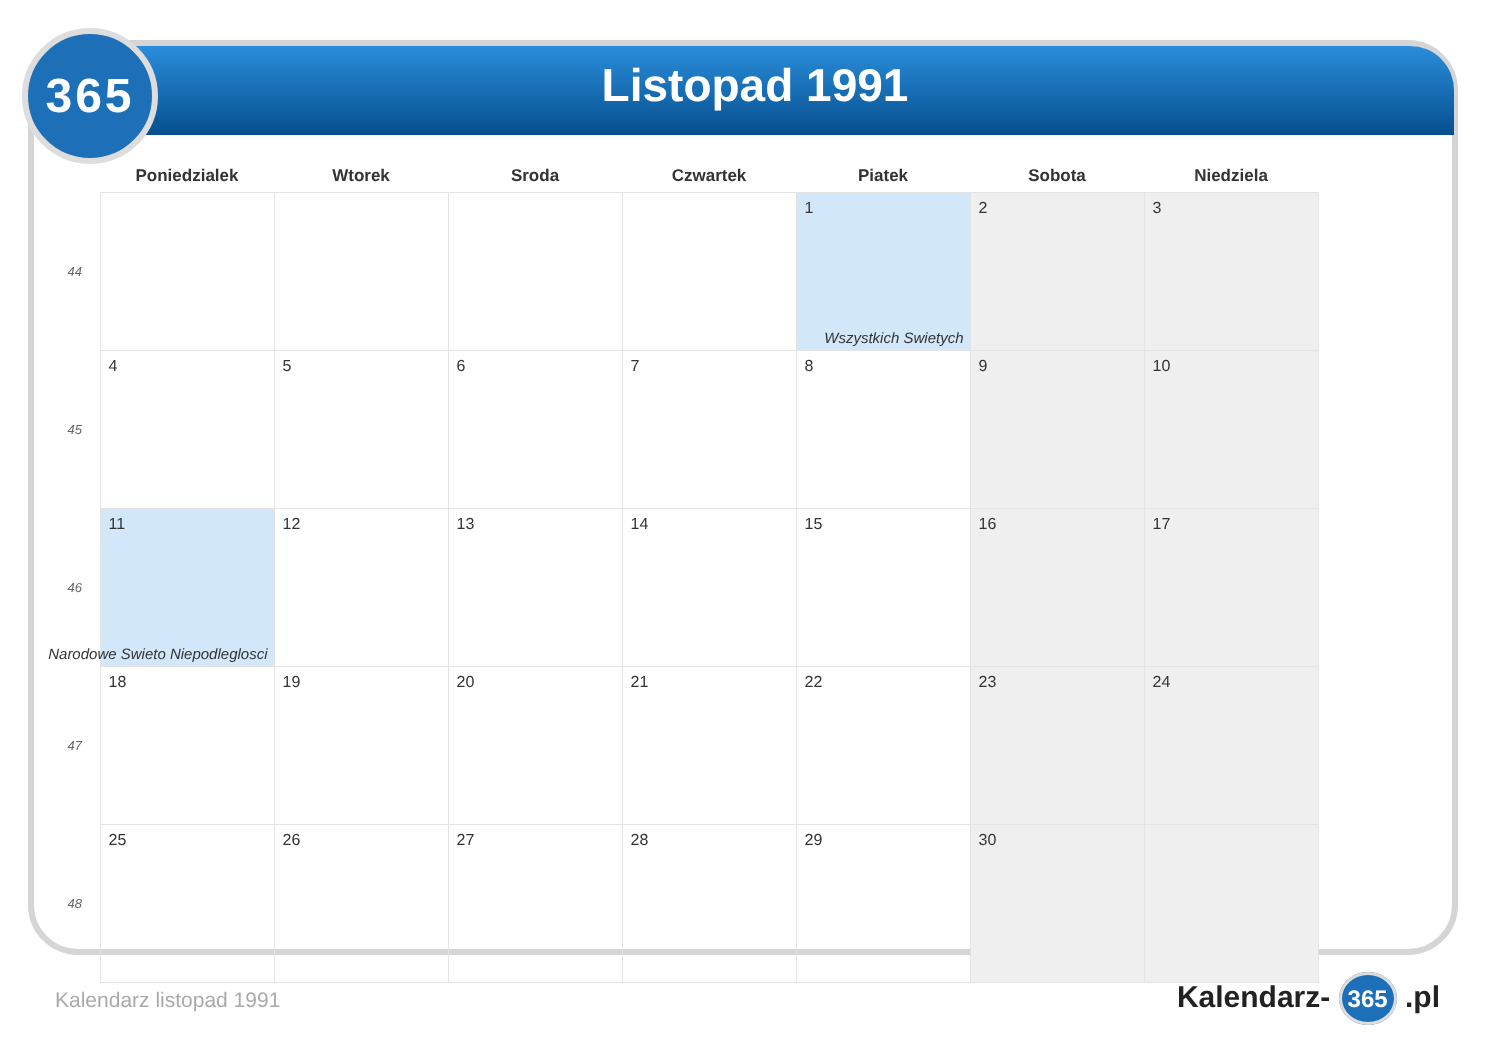365
Listopad 1991
| | Poniedzialek | Wtorek | Sroda | Czwartek | Piatek | Sobota | Niedziela |
| --- | --- | --- | --- | --- | --- | --- | --- |
| 44 | | | | | 1 Wszystkich Swietych | 2 | 3 |
| 45 | 4 | 5 | 6 | 7 | 8 | 9 | 10 |
| 46 | 11 Narodowe Swieto Niepodleglosci | 12 | 13 | 14 | 15 | 16 | 17 |
| 47 | 18 | 19 | 20 | 21 | 22 | 23 | 24 |
| 48 | 25 | 26 | 27 | 28 | 29 | 30 | |
Kalendarz listopad 1991 Kalendarz- 365 .pl